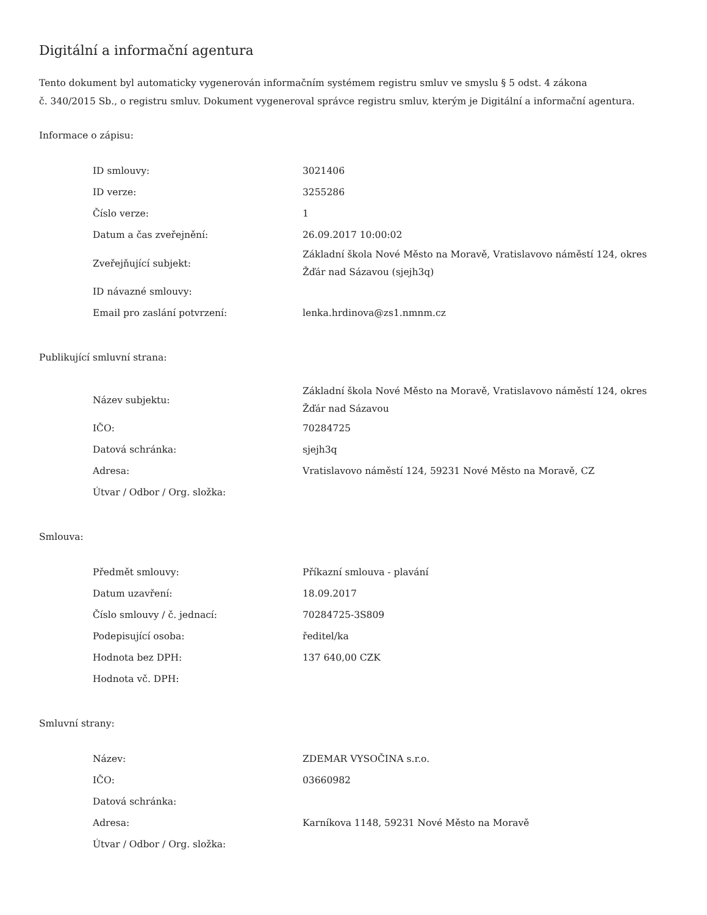Digitální a informační agentura
Tento dokument byl automaticky vygenerován informačním systémem registru smluv ve smyslu § 5 odst. 4 zákona
č. 340/2015 Sb., o registru smluv. Dokument vygeneroval správce registru smluv, kterým je Digitální a informační agentura.
Informace o zápisu:
| ID smlouvy: | 3021406 |
| ID verze: | 3255286 |
| Číslo verze: | 1 |
| Datum a čas zveřejnění: | 26.09.2017 10:00:02 |
| Zveřejňující subjekt: | Základní škola Nové Město na Moravě, Vratislavovo náměstí 124, okres Žďár nad Sázavou (sjejh3q) |
| ID návazné smlouvy: | |
| Email pro zaslání potvrzení: | lenka.hrdinova@zs1.nmnm.cz |
Publikující smluvní strana:
| Název subjektu: | Základní škola Nové Město na Moravě, Vratislavovo náměstí 124, okres Žďár nad Sázavou |
| IČO: | 70284725 |
| Datová schránka: | sjejh3q |
| Adresa: | Vratislavovo náměstí 124, 59231 Nové Město na Moravě, CZ |
| Útvar / Odbor / Org. složka: | |
Smlouva:
| Předmět smlouvy: | Příkazní smlouva - plavání |
| Datum uzavření: | 18.09.2017 |
| Číslo smlouvy / č. jednací: | 70284725-3S809 |
| Podepisující osoba: | ředitel/ka |
| Hodnota bez DPH: | 137 640,00 CZK |
| Hodnota vč. DPH: | |
Smluvní strany:
| Název: | ZDEMAR VYSOČINA s.r.o. |
| IČO: | 03660982 |
| Datová schránka: | |
| Adresa: | Karníkova 1148, 59231 Nové Město na Moravě |
| Útvar / Odbor / Org. složka: | |